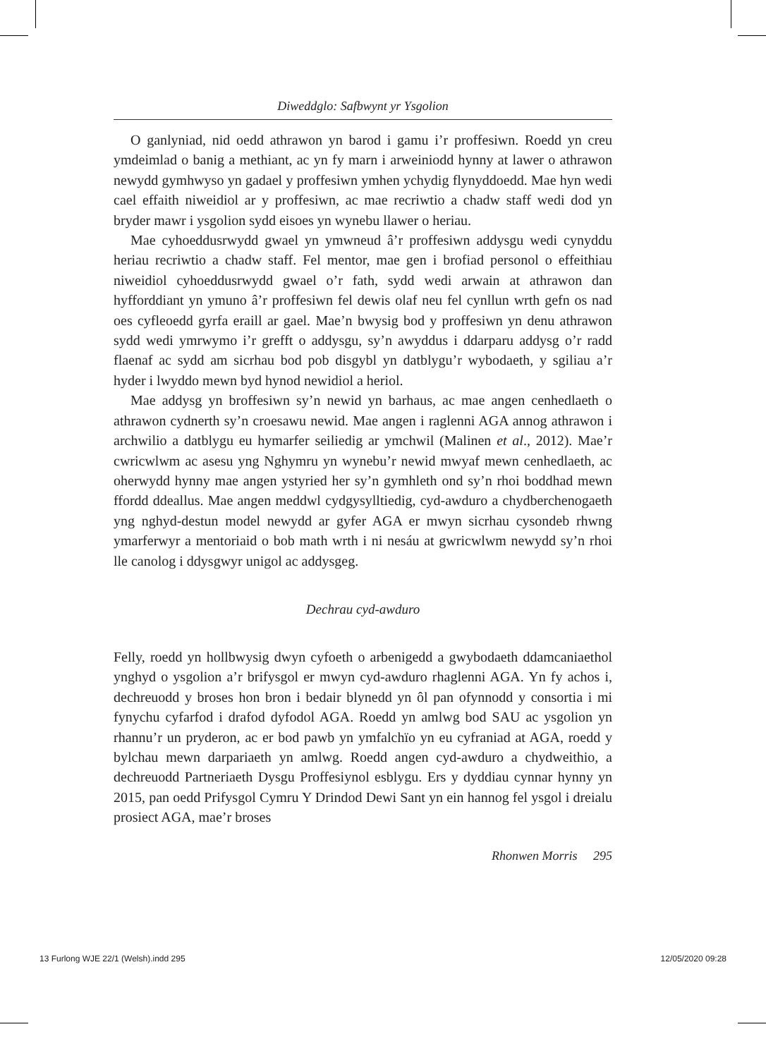Diweddglo: Safbwynt yr Ysgolion
O ganlyniad, nid oedd athrawon yn barod i gamu i’r proffesiwn. Roedd yn creu ymdeimlad o banig a methiant, ac yn fy marn i arweiniodd hynny at lawer o athrawon newydd gymhwyso yn gadael y proffesiwn ymhen ychydig flynyddoedd. Mae hyn wedi cael effaith niweidiol ar y proffesiwn, ac mae recriwtio a chadw staff wedi dod yn bryder mawr i ysgolion sydd eisoes yn wynebu llawer o heriau.
Mae cyhoeddusrwydd gwael yn ymwneud â’r proffesiwn addysgu wedi cynyddu heriau recriwtio a chadw staff. Fel mentor, mae gen i brofiad personol o effeithiau niweidiol cyhoeddusrwydd gwael o’r fath, sydd wedi arwain at athrawon dan hyfforddiant yn ymuno â’r proffesiwn fel dewis olaf neu fel cynllun wrth gefn os nad oes cyfleoedd gyrfa eraill ar gael. Mae’n bwysig bod y proffesiwn yn denu athrawon sydd wedi ymrwymo i’r grefft o addysgu, sy’n awyddus i ddarparu addysg o’r radd flaenaf ac sydd am sicrhau bod pob disgybl yn datblygu’r wybodaeth, y sgiliau a’r hyder i lwyddo mewn byd hynod newidiol a heriol.
Mae addysg yn broffesiwn sy’n newid yn barhaus, ac mae angen cenhedlaeth o athrawon cydnerth sy’n croesawu newid. Mae angen i raglenni AGA annog athrawon i archwilio a datblygu eu hymarfer seiliedig ar ymchwil (Malinen et al., 2012). Mae’r cwricwlwm ac asesu yng Nghymru yn wynebu’r newid mwyaf mewn cenhedlaeth, ac oherwydd hynny mae angen ystyried her sy’n gymhleth ond sy’n rhoi boddhad mewn ffordd ddeallus. Mae angen meddwl cydgysylltiedig, cyd-awduro a chydberchenogaeth yng nghyd-destun model newydd ar gyfer AGA er mwyn sicrhau cysondeb rhwng ymarferwyr a mentoriaid o bob math wrth i ni nesáu at gwricwlwm newydd sy’n rhoi lle canolog i ddysgwyr unigol ac addysgeg.
Dechrau cyd-awduro
Felly, roedd yn hollbwysig dwyn cyfoeth o arbenigedd a gwybodaeth ddamcaniaethol ynghyd o ysgolion a’r brifysgol er mwyn cyd-awduro rhaglenni AGA. Yn fy achos i, dechreuodd y broses hon bron i bedair blynedd yn ôl pan ofynnodd y consortia i mi fynychu cyfarfod i drafod dyfodol AGA. Roedd yn amlwg bod SAU ac ysgolion yn rhannu’r un pryderon, ac er bod pawb yn ymfalchïo yn eu cyfraniad at AGA, roedd y bylchau mewn darpariaeth yn amlwg. Roedd angen cyd-awduro a chydweithio, a dechreuodd Partneriaeth Dysgu Proffesiynol esblygu. Ers y dyddiau cynnar hynny yn 2015, pan oedd Prifysgol Cymru Y Drindod Dewi Sant yn ein hannog fel ysgol i dreialu prosiect AGA, mae’r broses
Rhonwen Morris 295
13 Furlong WJE 22/1 (Welsh).indd 295 12/05/2020 09:28